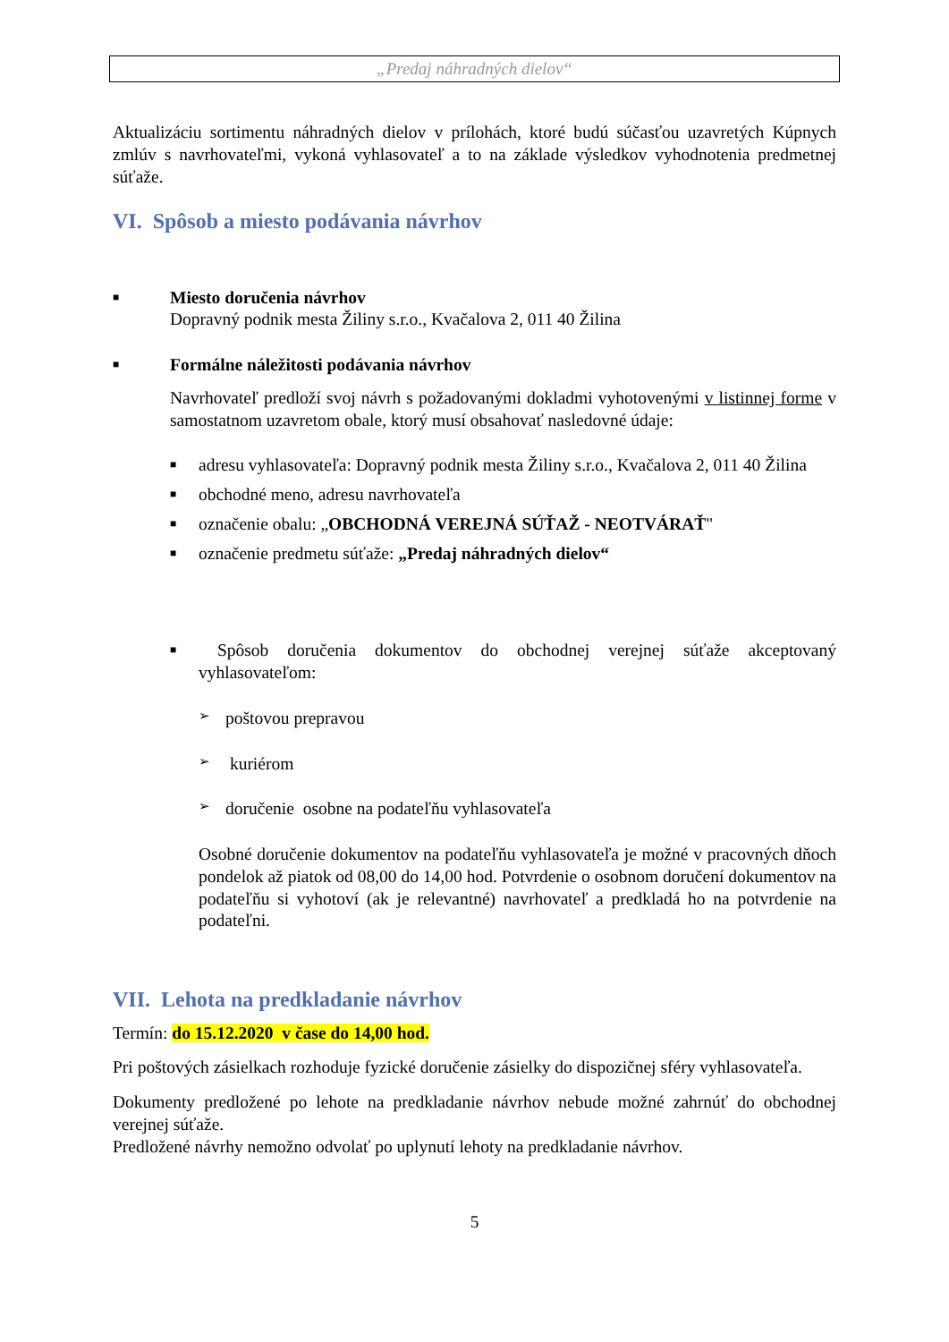„Predaj náhradných dielov“
Aktualizáciu sortimentu náhradných dielov v prílohách, ktoré budú súčasťou uzavretých Kúpnych zmlúv s navrhovateľmi, vykoná vyhlasovateľ a to na základe výsledkov vyhodnotenia predmetnej súťaže.
VI. Spôsob a miesto podávania návrhov
■
Miesto doručenia návrhov
Dopravný podnik mesta Žiliny s.r.o., Kvačalova 2, 011 40 Žilina
■
Formálne náležitosti podávania návrhov
Navrhovateľ predloží svoj návrh s požadovanými dokladmi vyhotovenými v listinnej forme v samostatnom uzavretom obale, ktorý musí obsahovať nasledovné údaje:
■
adresu vyhlasovateľa: Dopravný podnik mesta Žiliny s.r.o., Kvačalova 2, 011 40 Žilina
■
obchodné meno, adresu navrhovateľa
■
označenie obalu: „OBCHODNÁ VEREJNÁ SÚŤAŽ - NEOTVÁRAŤ"
■
označenie predmetu súťaže: „Predaj náhradných dielov“
■
Spôsob doručenia dokumentov do obchodnej verejnej súťaže akceptovaný vyhlasovateľom:
➢ poštovou prepravou
➢ kuriérom
➢ doručenie osobne na podateľňu vyhlasovateľa
Osobné doručenie dokumentov na podateľňu vyhlasovateľa je možné v pracovných dňoch pondelok až piatok od 08,00 do 14,00 hod. Potvrdenie o osobnom doručení dokumentov na podateľňu si vyhotoví (ak je relevantné) navrhovateľ a predkladá ho na potvrdenie na podateľni.
VII. Lehota na predkladanie návrhov
Termín: do 15.12.2020 v čase do 14,00 hod.
Pri poštových zásielkach rozhoduje fyzické doručenie zásielky do dispozičnej sféry vyhlasovateľa.
Dokumenty predložené po lehote na predkladanie návrhov nebude možné zahrnúť do obchodnej verejnej súťaže.
Predložené návrhy nemožno odvolať po uplynutí lehoty na predkladanie návrhov.
5